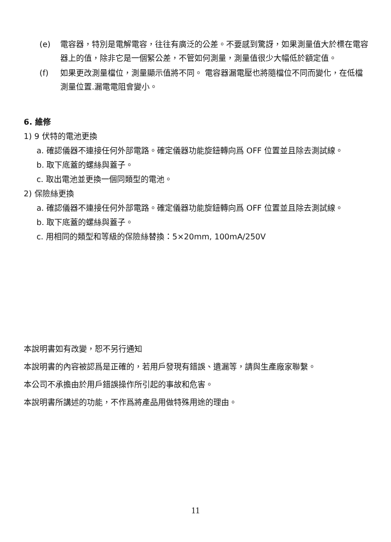(e) 電容器，特別是電解電容，往往有廣泛的公差。不要感到驚訝，如果測量值大於標在電容器上的值，除非它是一個緊公差，不管如何測量，測量值很少大幅低於額定值。
(f) 如果更改測量檔位，測量顯示值將不同。 電容器漏電壓也將隨檔位不同而變化，在低檔測量位置.漏電電阻會變小。
6. 維修
1) 9 伏特的電池更換
a. 確認儀器不連接任何外部電路。確定儀器功能旋鈕轉向爲 OFF 位置並且除去測試線。
b. 取下底蓋的螺絲與蓋子。
c. 取出電池並更換一個同類型的電池。
2) 保險絲更換
a. 確認儀器不連接任何外部電路。確定儀器功能旋鈕轉向爲 OFF 位置並且除去測試線。
b. 取下底蓋的螺絲與蓋子。
c. 用相同的類型和等級的保險絲替換：5×20mm, 100mA/250V
本說明書如有改變，恕不另行通知
本說明書的內容被認爲是正確的，若用戶發現有錯誤、遺漏等，請與生產廠家聯繫。
本公司不承擔由於用戶錯誤操作所引起的事故和危害。
本說明書所講述的功能，不作爲將產品用做特殊用途的理由。
11